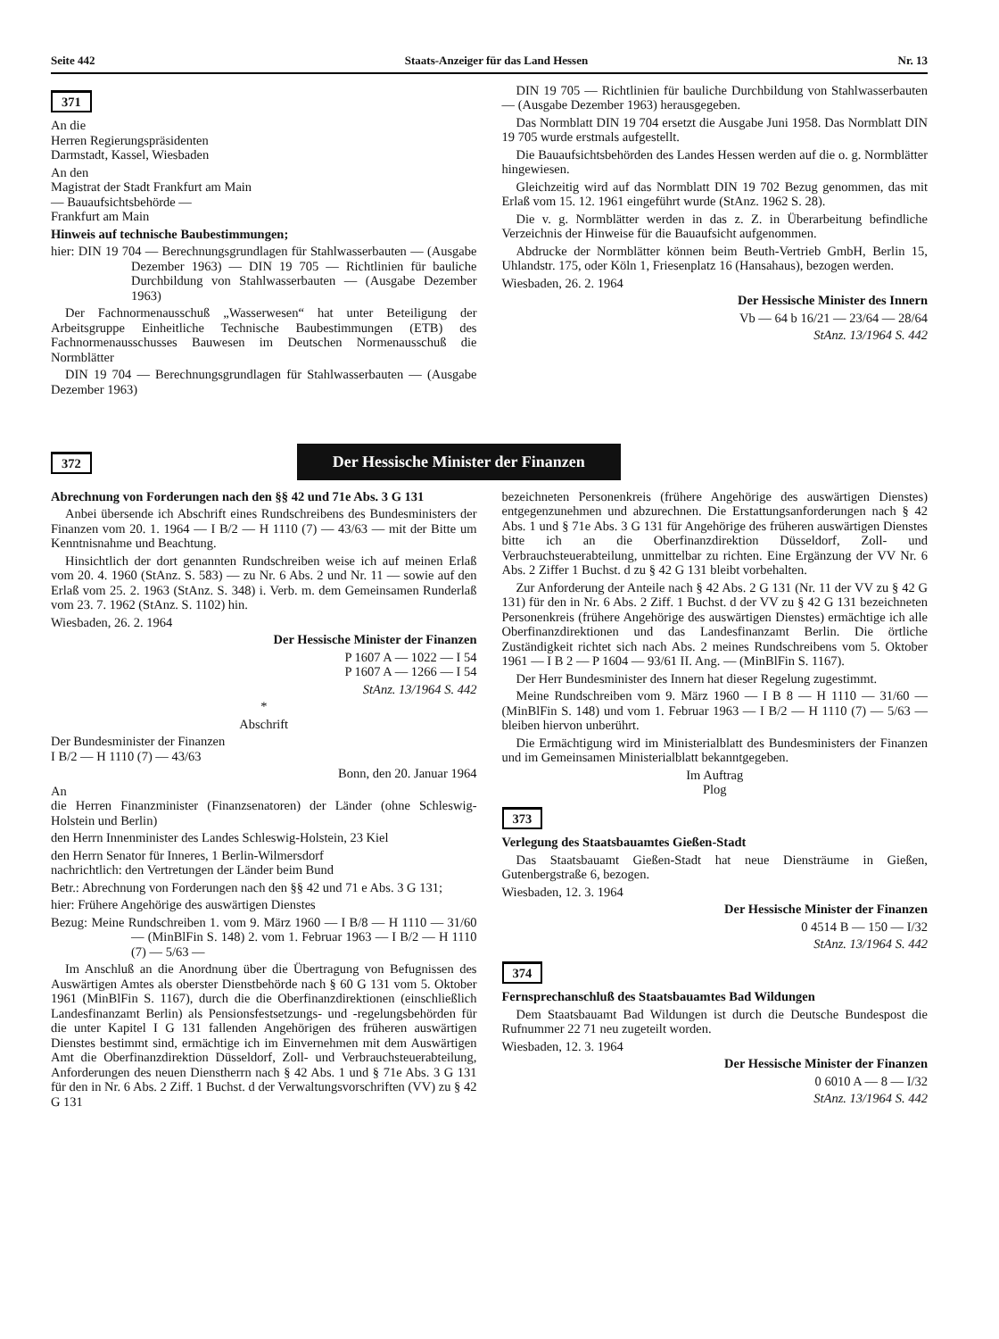Seite 442 Staats-Anzeiger für das Land Hessen Nr. 13
371
An die
Herren Regierungspräsidenten
Darmstadt, Kassel, Wiesbaden
An den
Magistrat der Stadt Frankfurt am Main
— Bauaufsichtsbehörde —
Frankfurt am Main
Hinweis auf technische Baubestimmungen;
hier: DIN 19 704 — Berechnungsgrundlagen für Stahlwasserbauten — (Ausgabe Dezember 1963) — DIN 19 705 — Richtlinien für bauliche Durchbildung von Stahlwasserbauten — (Ausgabe Dezember 1963)
Der Fachnormenausschuß „Wasserwesen“ hat unter Beteiligung der Arbeitsgruppe Einheitliche Technische Baubestimmungen (ETB) des Fachnormenausschusses Bauwesen im Deutschen Normenausschuß die Normblätter
DIN 19 704 — Berechnungsgrundlagen für Stahlwasserbauten — (Ausgabe Dezember 1963)
DIN 19 705 — Richtlinien für bauliche Durchbildung von Stahlwasserbauten — (Ausgabe Dezember 1963) herausgegeben.
Das Normblatt DIN 19 704 ersetzt die Ausgabe Juni 1958. Das Normblatt DIN 19 705 wurde erstmals aufgestellt.
Die Bauaufsichtsbehörden des Landes Hessen werden auf die o. g. Normblätter hingewiesen.
Gleichzeitig wird auf das Normblatt DIN 19 702 Bezug genommen, das mit Erlaß vom 15. 12. 1961 eingeführt wurde (StAnz. 1962 S. 28).
Die v. g. Normblätter werden in das z. Z. in Überarbeitung befindliche Verzeichnis der Hinweise für die Bauaufsicht aufgenommen.
Abdrucke der Normblätter können beim Beuth-Vertrieb GmbH, Berlin 15, Uhlandstr. 175, oder Köln 1, Friesenplatz 16 (Hansahaus), bezogen werden.
Wiesbaden, 26. 2. 1964
Der Hessische Minister des Innern
Vb — 64 b 16/21 — 23/64 — 28/64
StAnz. 13/1964 S. 442
372
Der Hessische Minister der Finanzen
Abrechnung von Forderungen nach den §§ 42 und 71e Abs. 3 G 131
Anbei übersende ich Abschrift eines Rundschreibens des Bundesministers der Finanzen vom 20. 1. 1964 — I B/2 — H 1110 (7) — 43/63 — mit der Bitte um Kenntnisnahme und Beachtung.
Hinsichtlich der dort genannten Rundschreiben weise ich auf meinen Erlaß vom 20. 4. 1960 (StAnz. S. 583) — zu Nr. 6 Abs. 2 und Nr. 11 — sowie auf den Erlaß vom 25. 2. 1963 (StAnz. S. 348) i. Verb. m. dem Gemeinsamen Runderlaß vom 23. 7. 1962 (StAnz. S. 1102) hin.
Wiesbaden, 26. 2. 1964
Der Hessische Minister der Finanzen
P 1607 A — 1022 — I 54
P 1607 A — 1266 — I 54
StAnz. 13/1964 S. 442
*
Abschrift
Der Bundesminister der Finanzen
I B/2 — H 1110 (7) — 43/63
Bonn, den 20. Januar 1964
An
die Herren Finanzminister (Finanzsenatoren) der Länder (ohne Schleswig-Holstein und Berlin)
den Herrn Innenminister des Landes Schleswig-Holstein, 23 Kiel
den Herrn Senator für Inneres, 1 Berlin-Wilmersdorf
nachrichtlich: den Vertretungen der Länder beim Bund
Betr.: Abrechnung von Forderungen nach den §§ 42 und 71 e Abs. 3 G 131;
hier: Frühere Angehörige des auswärtigen Dienstes
Bezug: Meine Rundschreiben 1. vom 9. März 1960 — I B/8 — H 1110 — 31/60 — (MinBlFin S. 148) 2. vom 1. Februar 1963 — I B/2 — H 1110 (7) — 5/63 —
Im Anschluß an die Anordnung über die Übertragung von Befugnissen des Auswärtigen Amtes als oberster Dienstbehörde nach § 60 G 131 vom 5. Oktober 1961 (MinBlFin S. 1167), durch die die Oberfinanzdirektionen (einschließlich Landesfinanzamt Berlin) als Pensionsfestsetzungs- und -regelungsbehörden für die unter Kapitel I G 131 fallenden Angehörigen des früheren auswärtigen Dienstes bestimmt sind, ermächtige ich im Einvernehmen mit dem Auswärtigen Amt die Oberfinanzdirektion Düsseldorf, Zoll- und Verbrauchsteuerabteilung, Anforderungen des neuen Dienstherrn nach § 42 Abs. 1 und § 71e Abs. 3 G 131 für den in Nr. 6 Abs. 2 Ziff. 1 Buchst. d der Verwaltungsvorschriften (VV) zu § 42 G 131
bezeichneten Personenkreis (frühere Angehörige des auswärtigen Dienstes) entgegenzunehmen und abzurechnen. Die Erstattungsanforderungen nach § 42 Abs. 1 und § 71e Abs. 3 G 131 für Angehörige des früheren auswärtigen Dienstes bitte ich an die Oberfinanzdirektion Düsseldorf, Zoll- und Verbrauchsteuerabteilung, unmittelbar zu richten. Eine Ergänzung der VV Nr. 6 Abs. 2 Ziffer 1 Buchst. d zu § 42 G 131 bleibt vorbehalten.
Zur Anforderung der Anteile nach § 42 Abs. 2 G 131 (Nr. 11 der VV zu § 42 G 131) für den in Nr. 6 Abs. 2 Ziff. 1 Buchst. d der VV zu § 42 G 131 bezeichneten Personenkreis (frühere Angehörige des auswärtigen Dienstes) ermächtige ich alle Oberfinanzdirektionen und das Landesfinanzamt Berlin. Die örtliche Zuständigkeit richtet sich nach Abs. 2 meines Rundschreibens vom 5. Oktober 1961 — I B 2 — P 1604 — 93/61 II. Ang. — (MinBlFin S. 1167).
Der Herr Bundesminister des Innern hat dieser Regelung zugestimmt.
Meine Rundschreiben vom 9. März 1960 — I B 8 — H 1110 — 31/60 — (MinBlFin S. 148) und vom 1. Februar 1963 — I B/2 — H 1110 (7) — 5/63 — bleiben hiervon unberührt.
Die Ermächtigung wird im Ministerialblatt des Bundesministers der Finanzen und im Gemeinsamen Ministerialblatt bekanntgegeben.
Im Auftrag
Plog
373
Verlegung des Staatsbauamtes Gießen-Stadt
Das Staatsbauamt Gießen-Stadt hat neue Diensträume in Gießen, Gutenbergstraße 6, bezogen.
Wiesbaden, 12. 3. 1964
Der Hessische Minister der Finanzen
0 4514 B — 150 — I/32
StAnz. 13/1964 S. 442
374
Fernsprechanschluß des Staatsbauamtes Bad Wildungen
Dem Staatsbauamt Bad Wildungen ist durch die Deutsche Bundespost die Rufnummer 22 71 neu zugeteilt worden.
Wiesbaden, 12. 3. 1964
Der Hessische Minister der Finanzen
0 6010 A — 8 — I/32
StAnz. 13/1964 S. 442